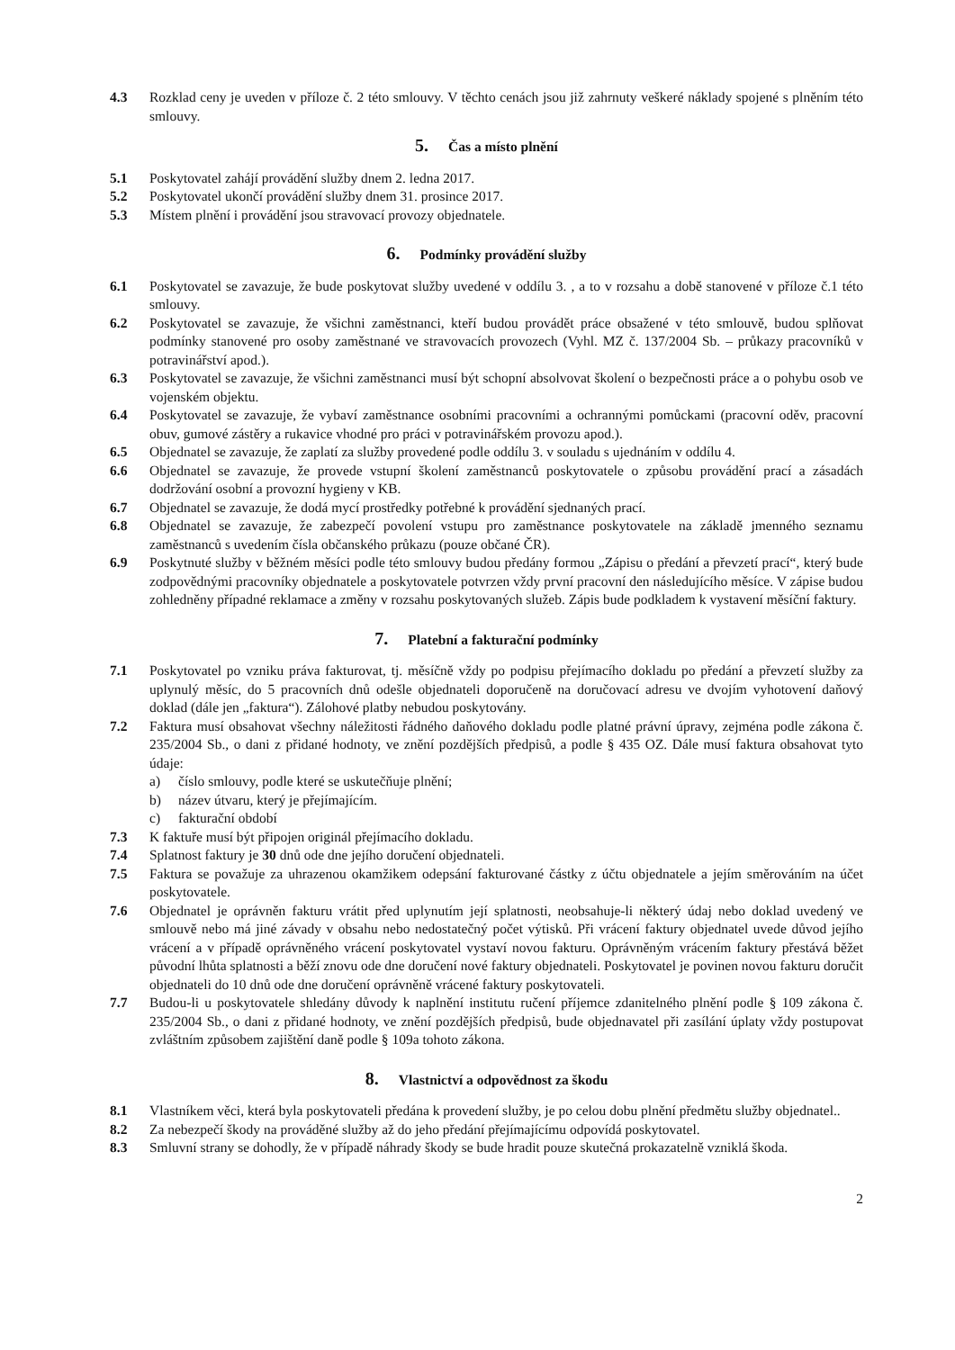4.3 Rozklad ceny je uveden v příloze č. 2 této smlouvy. V těchto cenách jsou již zahrnuty veškeré náklady spojené s plněním této smlouvy.
5. Čas a místo plnění
5.1 Poskytovatel zahájí provádění služby dnem 2. ledna 2017.
5.2 Poskytovatel ukončí provádění služby dnem 31. prosince 2017.
5.3 Místem plnění i provádění jsou stravovací provozy objednatele.
6. Podmínky provádění služby
6.1 Poskytovatel se zavazuje, že bude poskytovat služby uvedené v oddílu 3. , a to v rozsahu a době stanovené v příloze č.1 této smlouvy.
6.2 Poskytovatel se zavazuje, že všichni zaměstnanci, kteří budou provádět práce obsažené v této smlouvě, budou splňovat podmínky stanovené pro osoby zaměstnané ve stravovacích provozech (Vyhl. MZ č. 137/2004 Sb. – průkazy pracovníků v potravinářství apod.).
6.3 Poskytovatel se zavazuje, že všichni zaměstnanci musí být schopní absolvovat školení o bezpečnosti práce a o pohybu osob ve vojenském objektu.
6.4 Poskytovatel se zavazuje, že vybaví zaměstnance osobními pracovními a ochrannými pomůckami (pracovní oděv, pracovní obuv, gumové zástěry a rukavice vhodné pro práci v potravinářském provozu apod.).
6.5 Objednatel se zavazuje, že zaplatí za služby provedené podle oddílu 3. v souladu s ujednáním v oddílu 4.
6.6 Objednatel se zavazuje, že provede vstupní školení zaměstnanců poskytovatele o způsobu provádění prací a zásadách dodržování osobní a provozní hygieny v KB.
6.7 Objednatel se zavazuje, že dodá mycí prostředky potřebné k provádění sjednaných prací.
6.8 Objednatel se zavazuje, že zabezpečí povolení vstupu pro zaměstnance poskytovatele na základě jmenného seznamu zaměstnanců s uvedením čísla občanského průkazu (pouze občané ČR).
6.9 Poskytnuté služby v běžném měsíci podle této smlouvy budou předány formou „Zápisu o předání a převzetí prací“, který bude zodpovědnými pracovníky objednatele a poskytovatele potvrzen vždy první pracovní den následujícího měsíce. V zápise budou zohledněny případné reklamace a změny v rozsahu poskytovaných služeb. Zápis bude podkladem k vystavení měsíční faktury.
7. Platební a fakturační podmínky
7.1 Poskytovatel po vzniku práva fakturovat, tj. měsíčně vždy po podpisu přejímacího dokladu po předání a převzetí služby za uplynulý měsíc, do 5 pracovních dnů odešle objednateli doporučeně na doručovací adresu ve dvojím vyhotovení daňový doklad (dále jen „faktura“). Zálohové platby nebudou poskytovány.
7.2 Faktura musí obsahovat všechny náležitosti řádného daňového dokladu podle platné právní úpravy, zejména podle zákona č. 235/2004 Sb., o dani z přidané hodnoty, ve znění pozdějších předpisů, a podle § 435 OZ. Dále musí faktura obsahovat tyto údaje:
a) číslo smlouvy, podle které se uskutečňuje plnění;
b) název útvaru, který je přejímajícím.
c) fakturační období
7.3 K faktuře musí být připojen originál přejímacího dokladu.
7.4 Splatnost faktury je 30 dnů ode dne jejího doručení objednateli.
7.5 Faktura se považuje za uhrazenou okamžikem odepsání fakturované částky z účtu objednatele a jejím směrováním na účet poskytovatele.
7.6 Objednatel je oprávněn fakturu vrátit před uplynutím její splatnosti, neobsahuje-li některý údaj nebo doklad uvedený ve smlouvě nebo má jiné závady v obsahu nebo nedostatečný počet výtisků. Při vrácení faktury objednatel uvede důvod jejího vrácení a v případě oprávněného vrácení poskytovatel vystaví novou fakturu. Oprávněným vrácením faktury přestává běžet původní lhůta splatnosti a běží znovu ode dne doručení nové faktury objednateli. Poskytovatel je povinen novou fakturu doručit objednateli do 10 dnů ode dne doručení oprávněně vrácené faktury poskytovateli.
7.7 Budou-li u poskytovatele shledány důvody k naplnění institutu ručení příjemce zdanitelného plnění podle § 109 zákona č. 235/2004 Sb., o dani z přidané hodnoty, ve znění pozdějších předpisů, bude objednavatel při zasílání úplaty vždy postupovat zvláštním způsobem zajištění daně podle § 109a tohoto zákona.
8. Vlastnictví a odpovědnost za škodu
8.1 Vlastníkem věci, která byla poskytovateli předána k provedení služby, je po celou dobu plnění předmětu služby objednatel..
8.2 Za nebezpečí škody na prováděné služby až do jeho předání přejímajícímu odpovídá poskytovatel.
8.3 Smluvní strany se dohodly, že v případě náhrady škody se bude hradit pouze skutečná prokazatelně vzniklá škoda.
2